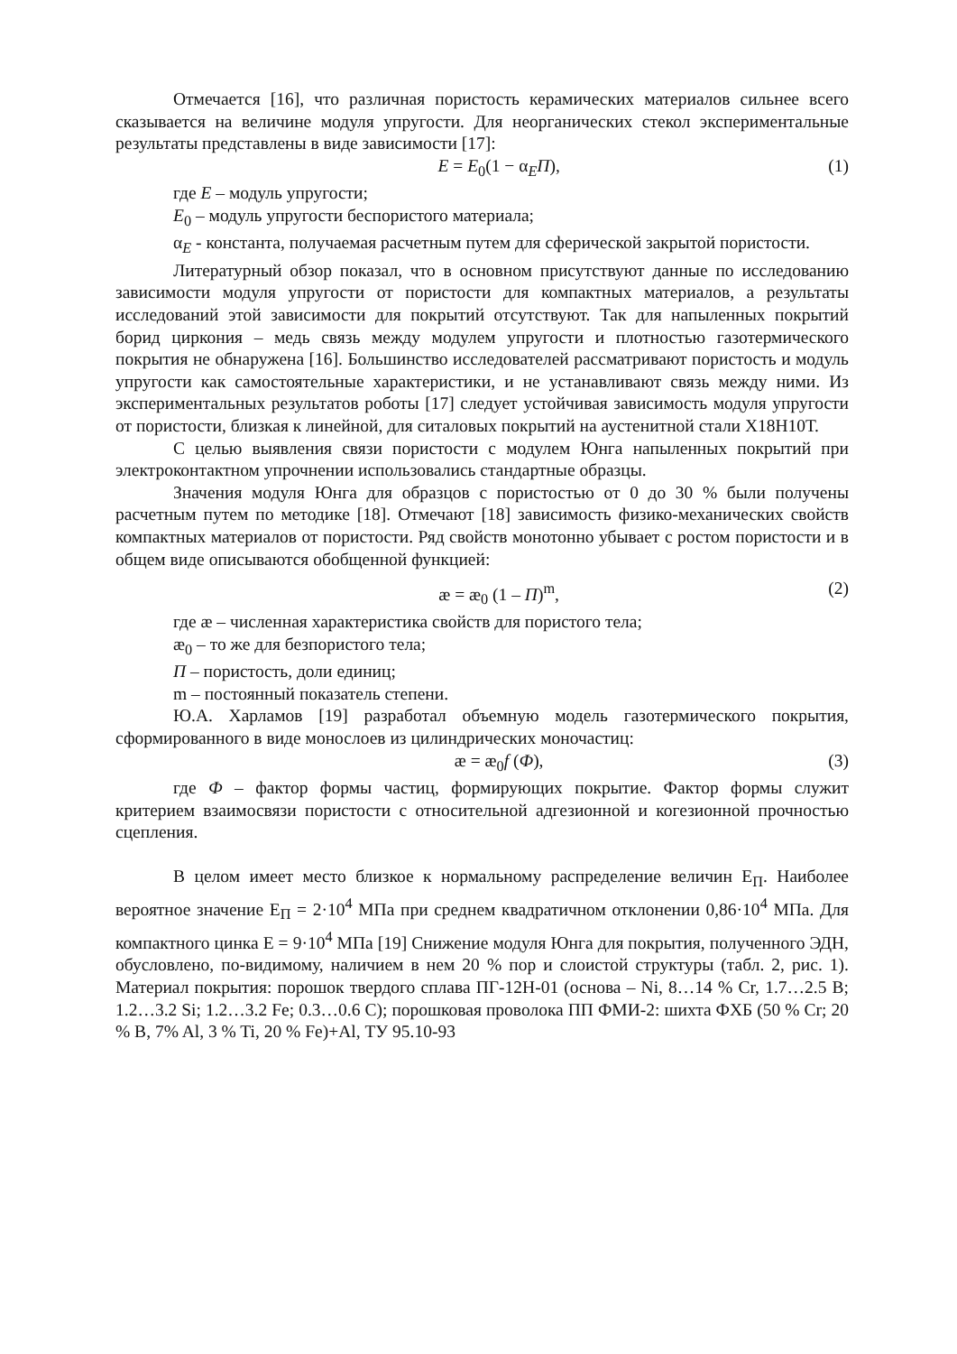Отмечается [16], что различная пористость керамических материалов сильнее всего сказывается на величине модуля упругости. Для неорганических стекол экспериментальные результаты представлены в виде зависимости [17]:
E = E<sub>0</sub>(1 − α<sub>E</sub>П), (1)
где E – модуль упругости;
E<sub>0</sub> – модуль упругости беспористого материала;
α<sub>E</sub> - константа, получаемая расчетным путем для сферической закрытой пористости.
Литературный обзор показал, что в основном присутствуют данные по исследованию зависимости модуля упругости от пористости для компактных материалов, а результаты исследований этой зависимости для покрытий отсутствуют. Так для напыленных покрытий борид циркония – медь связь между модулем упругости и плотностью газотермического покрытия не обнаружена [16]. Большинство исследователей рассматривают пористость и модуль упругости как самостоятельные характеристики, и не устанавливают связь между ними. Из экспериментальных результатов роботы [17] следует устойчивая зависимость модуля упругости от пористости, близкая к линейной, для ситаловых покрытий на аустенитной стали Х18Н10Т.
С целью выявления связи пористости с модулем Юнга напыленных покрытий при электроконтактном упрочнении использовались стандартные образцы.
Значения модуля Юнга для образцов с пористостью от 0 до 30 % были получены расчетным путем по методике [18]. Отмечают [18] зависимость физико-механических свойств компактных материалов от пористости. Ряд свойств монотонно убывает с ростом пористости и в общем виде описываются обобщенной функцией:
æ = æ<sub>0</sub> (1 – П)<sup>m</sup>, (2)
где æ – численная характеристика свойств для пористого тела;
æ<sub>0</sub> – то же для безпористого тела;
П – пористость, доли единиц;
m – постоянный показатель степени.
Ю.А. Харламов [19] разработал объемную модель газотермического покрытия, сформированного в виде монослоев из цилиндрических моночастиц:
æ = æ<sub>0</sub>f (Ф), (3)
где Ф – фактор формы частиц, формирующих покрытие. Фактор формы служит критерием взаимосвязи пористости с относительной адгезионной и когезионной прочностью сцепления.
В целом имеет место близкое к нормальному распределение величин Е<sub>П</sub>. Наиболее вероятное значение Е<sub>П</sub> = 2·10<sup>4</sup> МПа при среднем квадратичном отклонении 0,86·10<sup>4</sup> МПа. Для компактного цинка Е = 9·10<sup>4</sup> МПа [19] Снижение модуля Юнга для покрытия, полученного ЭДН, обусловлено, по-видимому, наличием в нем 20 % пор и слоистой структуры (табл. 2, рис. 1). Материал покрытия: порошок твердого сплава ПГ-12Н-01 (основа – Ni, 8…14 % Cr, 1.7…2.5 B; 1.2…3.2 Si; 1.2…3.2 Fe; 0.3…0.6 C); порошковая проволока ПП ФМИ-2: шихта ФХБ (50 % Cr; 20 % B, 7% Al, 3 % Ti, 20 % Fe)+Al, ТУ 95.10-93